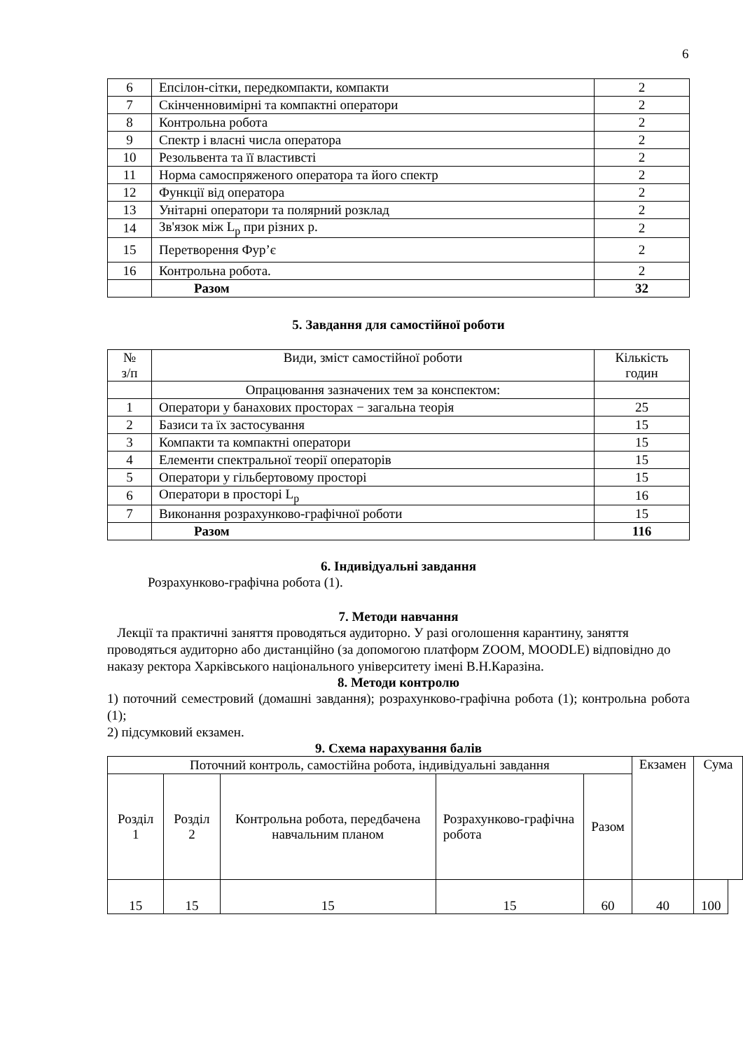6
| 6 | Епсілон-сітки, передкомпакти, компакти | 2 |
| 7 | Скінченновимірні та компактні оператори | 2 |
| 8 | Контрольна робота | 2 |
| 9 | Спектр і власні числа оператора | 2 |
| 10 | Резольвента та її властивсті | 2 |
| 11 | Норма самоспряженого оператора та його спектр | 2 |
| 12 | Функції від оператора | 2 |
| 13 | Унітарні оператори та полярний розклад | 2 |
| 14 | Зв'язок між L<sub>p</sub> при різних p. | 2 |
| 15 | Перетворення Фур’є | 2 |
| 16 | Контрольна робота. | 2 |
| | Разом | 32 |
5. Завдання для самостійної роботи
| № з/п | Види, зміст самостійної роботи | Кількість годин |
| | Опрацювання зазначених тем за конспектом: | |
| 1 | Оператори у банахових просторах − загальна теорія | 25 |
| 2 | Базиси та їх застосування | 15 |
| 3 | Компакти та компактні оператори | 15 |
| 4 | Елементи спектральної теорії операторів | 15 |
| 5 | Оператори у гільбертовому просторі | 15 |
| 6 | Оператори в просторі L<sub>p</sub> | 16 |
| 7 | Виконання розрахунково-графічної роботи | 15 |
| | Разом | 116 |
6. Індивідуальні завдання
Розрахунково-графічна робота (1).
7. Методи навчання
Лекції та практичні заняття проводяться аудиторно. У разі оголошення карантину, заняття проводяться аудиторно або дистанційно (за допомогою платформ ZOOM, MOODLE) відповідно до наказу ректора Харківського національного університету імені В.Н.Каразіна.
8. Методи контролю
1) поточний семестровий (домашні завдання); розрахунково-графічна робота (1); контрольна робота (1);
2) підсумковий екзамен.
9. Схема нарахування балів
| Поточний контроль, самостійна робота, індивідуальні завдання | | | | | Екзамен | Сума | |
| Розділ 1 | Розділ 2 | Контрольна робота, передбачена навчальним планом | Розрахунково-графічна робота | Разом | | | |
| 15 | 15 | 15 | 15 | 60 | 40 | 100 | |